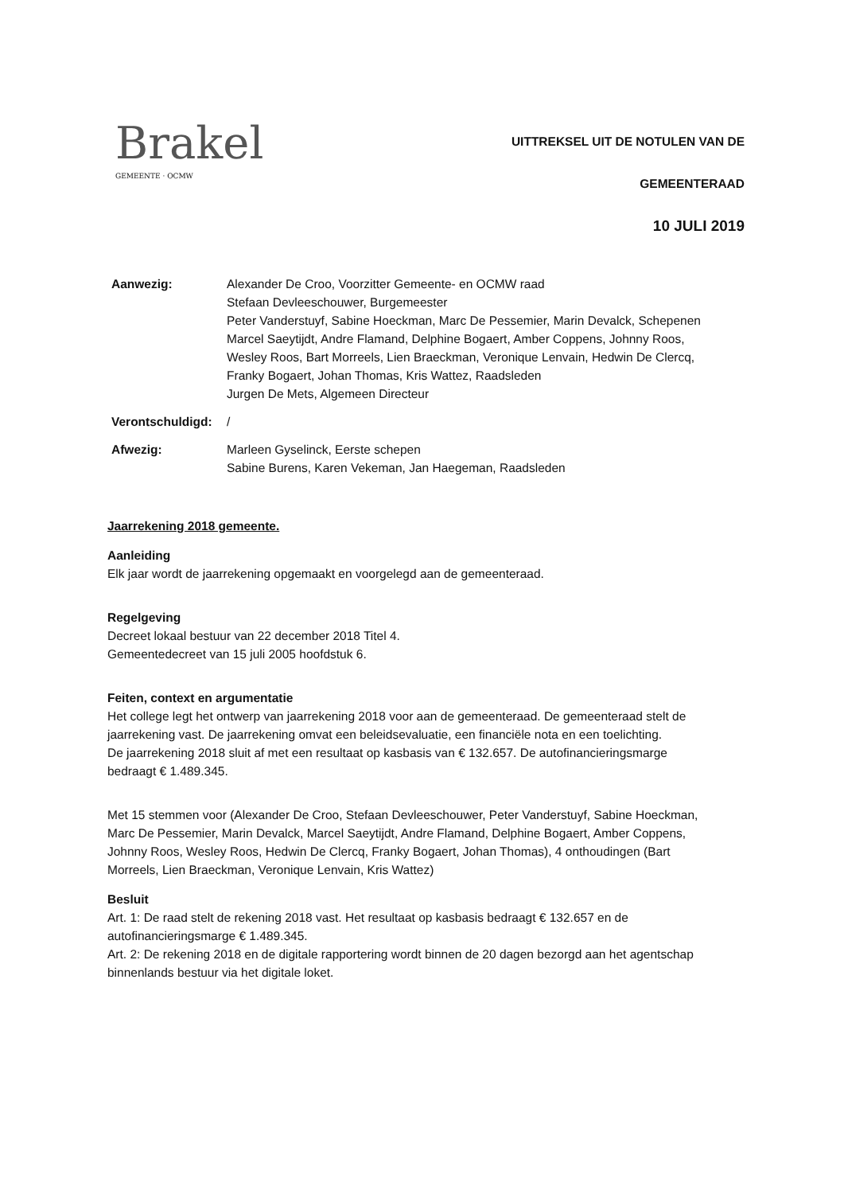Brakel
GEMEENTE · OCMW
UITTREKSEL UIT DE NOTULEN VAN DE
GEMEENTERAAD
10 JULI 2019
Aanwezig: Alexander De Croo, Voorzitter Gemeente- en OCMW raad
Stefaan Devleeschouwer, Burgemeester
Peter Vanderstuyf, Sabine Hoeckman, Marc De Pessemier, Marin Devalck, Schepenen
Marcel Saeytijdt, Andre Flamand, Delphine Bogaert, Amber Coppens, Johnny Roos, Wesley Roos, Bart Morreels, Lien Braeckman, Veronique Lenvain, Hedwin De Clercq, Franky Bogaert, Johan Thomas, Kris Wattez, Raadsleden
Jurgen De Mets, Algemeen Directeur
Verontschuldigd:
/
Afwezig: Marleen Gyselinck, Eerste schepen
Sabine Burens, Karen Vekeman, Jan Haegeman, Raadsleden
Jaarrekening 2018 gemeente.
Aanleiding
Elk jaar wordt de jaarrekening opgemaakt en voorgelegd aan de gemeenteraad.
Regelgeving
Decreet lokaal bestuur van 22 december 2018 Titel 4.
Gemeentedecreet van 15 juli 2005 hoofdstuk 6.
Feiten, context en argumentatie
Het college legt het ontwerp van jaarrekening 2018 voor aan de gemeenteraad. De gemeenteraad stelt de jaarrekening vast. De jaarrekening omvat een beleidsevaluatie, een financiële nota en een toelichting.
De jaarrekening 2018 sluit af met een resultaat op kasbasis van € 132.657. De autofinancieringsmarge bedraagt € 1.489.345.
Met 15 stemmen voor (Alexander De Croo, Stefaan Devleeschouwer, Peter Vanderstuyf, Sabine Hoeckman, Marc De Pessemier, Marin Devalck, Marcel Saeytijdt, Andre Flamand, Delphine Bogaert, Amber Coppens, Johnny Roos, Wesley Roos, Hedwin De Clercq, Franky Bogaert, Johan Thomas), 4 onthoudingen (Bart Morreels, Lien Braeckman, Veronique Lenvain, Kris Wattez)
Besluit
Art. 1: De raad stelt de rekening 2018 vast. Het resultaat op kasbasis bedraagt € 132.657 en de autofinancieringsmarge € 1.489.345.
Art. 2: De rekening 2018 en de digitale rapportering wordt binnen de 20 dagen bezorgd aan het agentschap binnenlands bestuur via het digitale loket.